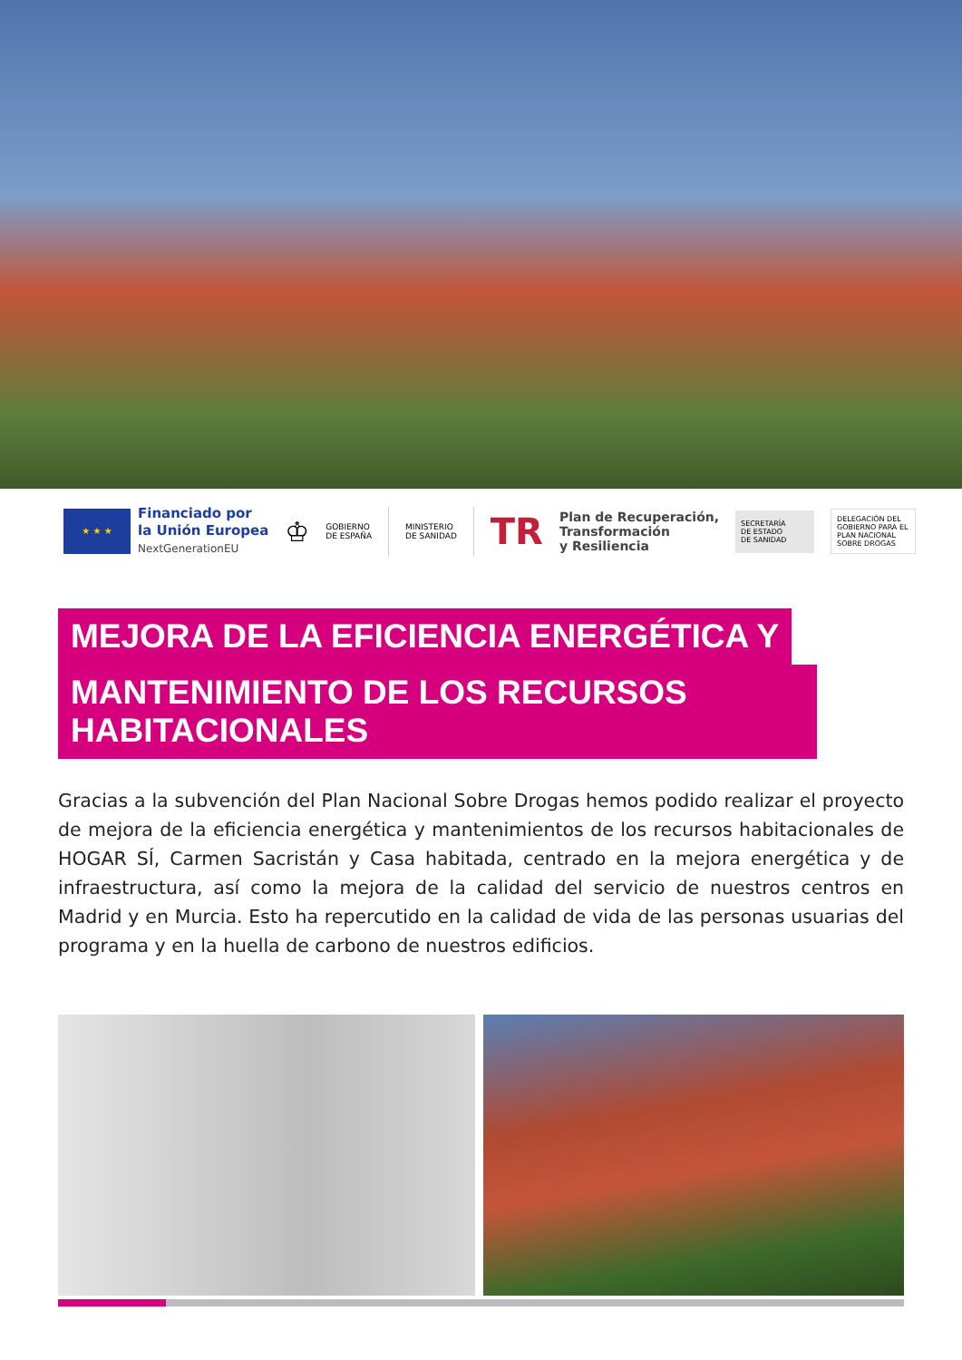★ ★ ★
Financiado por
la Unión Europea
NextGenerationEU
♔
GOBIERNO
DE ESPAÑA
MINISTERIO
DE SANIDAD
TR
Plan de Recuperación,
Transformación
y Resiliencia
SECRETARÍA
DE ESTADO
DE SANIDAD
DELEGACIÓN DEL GOBIERNO PARA EL PLAN NACIONAL SOBRE DROGAS
MEJORA DE LA EFICIENCIA ENERGÉTICA Y
MANTENIMIENTO DE LOS RECURSOS HABITACIONALES
Gracias a la subvención del Plan Nacional Sobre Drogas hemos podido realizar el proyecto de mejora de la eficiencia energética y mantenimientos de los recursos habitacionales de HOGAR SÍ, Carmen Sacristán y Casa habitada, centrado en la mejora energética y de infraestructura, así como la mejora de la calidad del servicio de nuestros centros en Madrid y en Murcia. Esto ha repercutido en la calidad de vida de las personas usuarias del programa y en la huella de carbono de nuestros edificios.